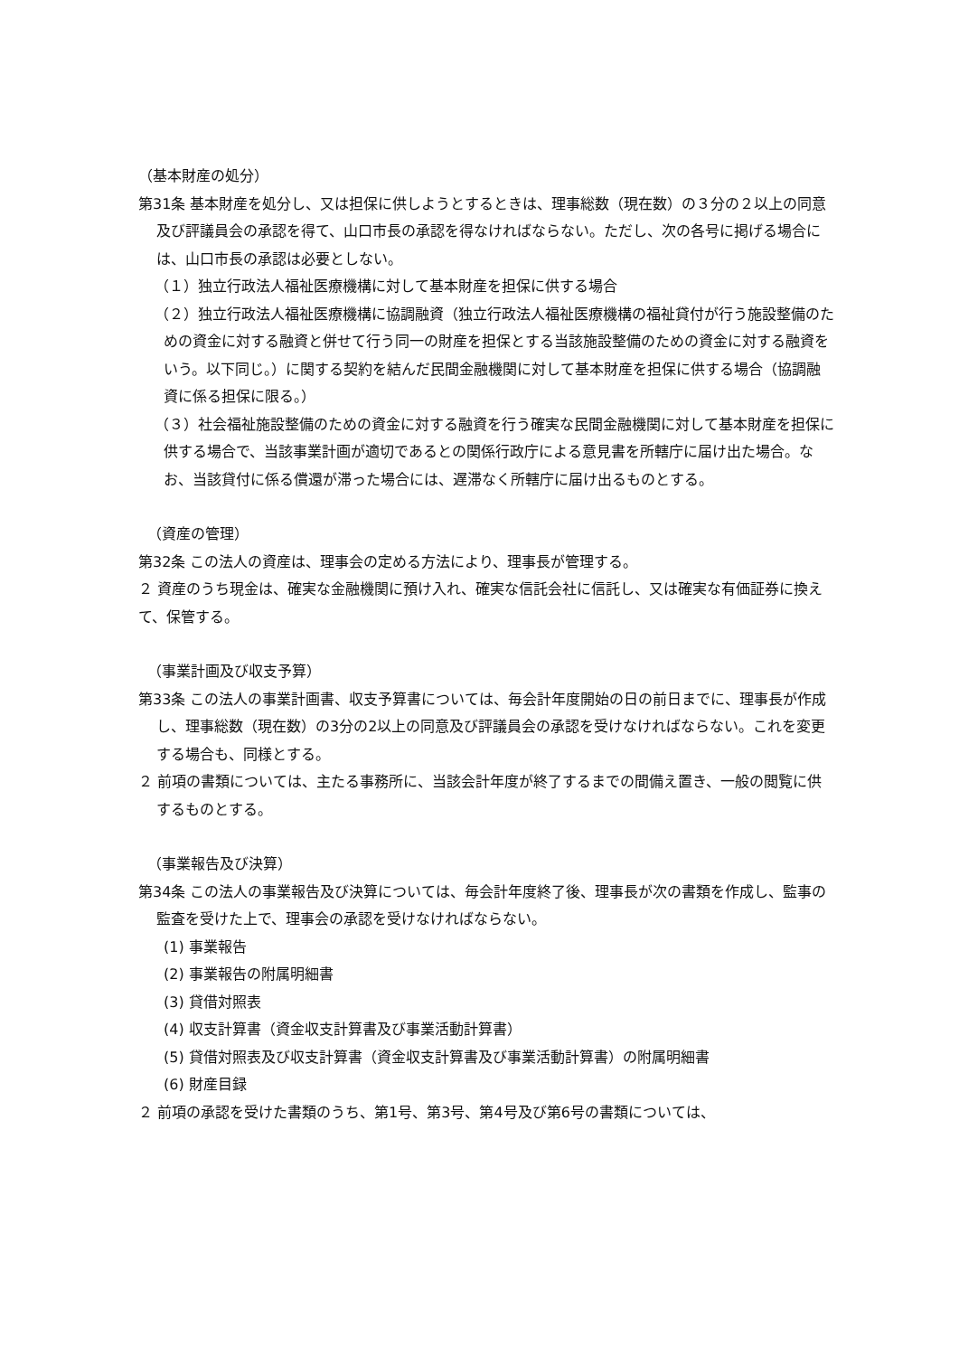（基本財産の処分）
第31条 基本財産を処分し、又は担保に供しようとするときは、理事総数（現在数）の３分の２以上の同意及び評議員会の承認を得て、山口市長の承認を得なければならない。ただし、次の各号に掲げる場合には、山口市長の承認は必要としない。
（１）独立行政法人福祉医療機構に対して基本財産を担保に供する場合
（２）独立行政法人福祉医療機構に協調融資（独立行政法人福祉医療機構の福祉貸付が行う施設整備のための資金に対する融資と併せて行う同一の財産を担保とする当該施設整備のための資金に対する融資をいう。以下同じ。）に関する契約を結んだ民間金融機関に対して基本財産を担保に供する場合（協調融資に係る担保に限る。）
（３）社会福祉施設整備のための資金に対する融資を行う確実な民間金融機関に対して基本財産を担保に供する場合で、当該事業計画が適切であるとの関係行政庁による意見書を所轄庁に届け出た場合。なお、当該貸付に係る償還が滞った場合には、遅滞なく所轄庁に届け出るものとする。
（資産の管理）
第32条 この法人の資産は、理事会の定める方法により、理事長が管理する。
２ 資産のうち現金は、確実な金融機関に預け入れ、確実な信託会社に信託し、又は確実な有価証券に換えて、保管する。
（事業計画及び収支予算）
第33条 この法人の事業計画書、収支予算書については、毎会計年度開始の日の前日までに、理事長が作成し、理事総数（現在数）の3分の2以上の同意及び評議員会の承認を受けなければならない。これを変更する場合も、同様とする。
２ 前項の書類については、主たる事務所に、当該会計年度が終了するまでの間備え置き、一般の閲覧に供するものとする。
（事業報告及び決算）
第34条 この法人の事業報告及び決算については、毎会計年度終了後、理事長が次の書類を作成し、監事の監査を受けた上で、理事会の承認を受けなければならない。
(1) 事業報告
(2) 事業報告の附属明細書
(3) 貸借対照表
(4) 収支計算書（資金収支計算書及び事業活動計算書）
(5) 貸借対照表及び収支計算書（資金収支計算書及び事業活動計算書）の附属明細書
(6) 財産目録
２ 前項の承認を受けた書類のうち、第1号、第3号、第4号及び第6号の書類については、